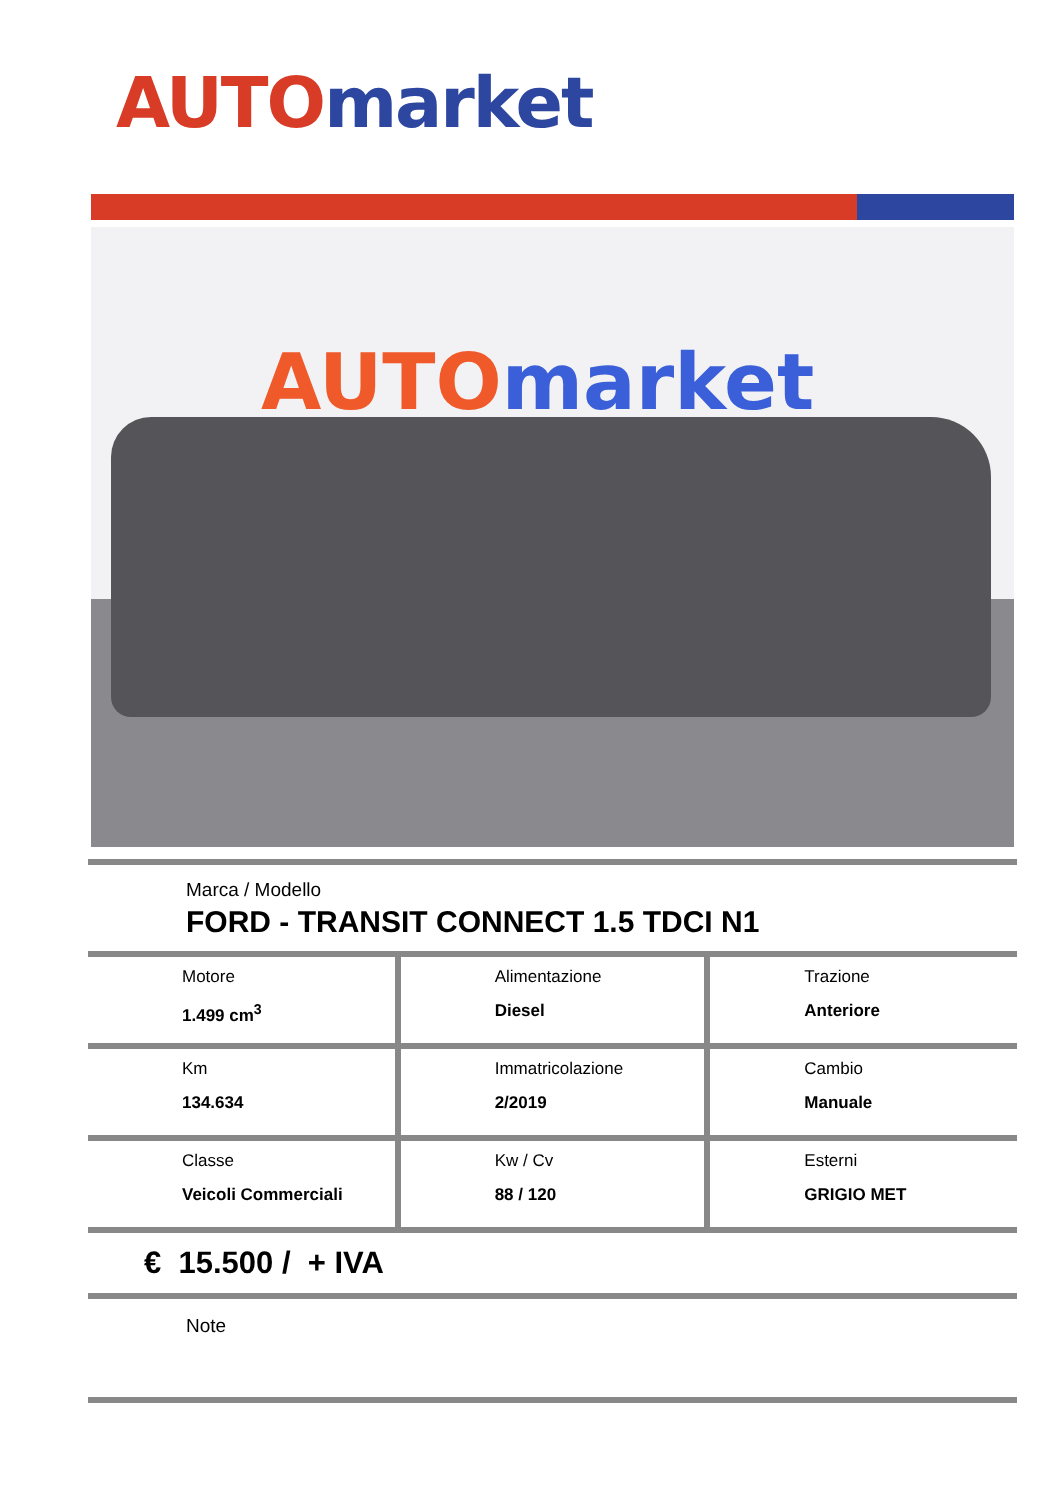AUTO market
AUTO market
Marca / Modello
FORD - TRANSIT CONNECT 1.5 TDCI N1
| Motore 1.499 cm<sup>3</sup> | Alimentazione Diesel | Trazione Anteriore |
| Km 134.634 | Immatricolazione 2/2019 | Cambio Manuale |
| Classe Veicoli Commerciali | Kw / Cv 88 / 120 | Esterni GRIGIO MET |
€ 15.500 / + IVA
Note